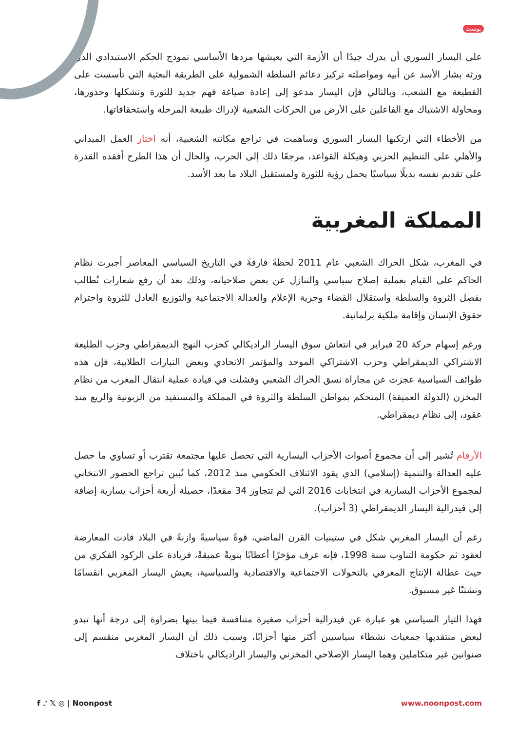بوست
على اليسار السوري أن يدرك جيدًا أن الأزمة التي يعيشها مردها الأساسي نموذج الحكم الاستبدادي الذي ورثه بشار الأسد عن أبيه ومواصلته تركيز دعائم السلطة الشمولية على الطريقة البعثية التي تأسست على القطيعة مع الشعب، وبالتالي فإن اليسار مدعو إلى إعادة صياغة فهم جديد للثورة وتشكلها وجذورها، ومحاولة الاشتباك مع الفاعلين على الأرض من الحركات الشعبية لإدراك طبيعة المرحلة واستحقاقاتها.
من الأخطاء التي ارتكبها اليسار السوري وساهمت في تراجع مكانته الشعبية، أنه اختار العمل الميداني والأهلي على التنظيم الحزبي وهيكلة القواعد، مرجعًا ذلك إلى الحرب، والحال أن هذا الطرح أفقده القدرة على تقديم نفسه بديلًا سياسيًا يحمل رؤية للثورة ولمستقبل البلاد ما بعد الأسد.
المملكة المغربية
في المغرب، شكل الحراك الشعبي عام 2011 لحظةً فارقةً في التاريخ السياسي المعاصر أجبرت نظام الحاكم على القيام بعملية إصلاح سياسي والتنازل عن بعض صلاحياته، وذلك بعد أن رفع شعارات تُطالب بفصل الثروة والسلطة واستقلال القضاء وحرية الإعلام والعدالة الاجتماعية والتوزيع العادل للثروة واحترام حقوق الإنسان وإقامة ملكية برلمانية.
ورغم إسهام حركة 20 فبراير في انتعاش سوق اليسار الراديكالي كحزب النهج الديمقراطي وحزب الطليعة الاشتراكي الديمقراطي وحزب الاشتراكي الموحد والمؤتمر الاتحادي وبعض التيارات الطلابية، فإن هذه طوائف السياسية عجزت عن مجاراة نسق الحراك الشعبي وفشلت في قيادة عملية انتقال المغرب من نظام المخزن (الدولة العميقة) المتحكم بمواطن السلطة والثروة في المملكة والمستفيد من الزبونية والريع منذ عقود، إلى نظام ديمقراطي.
الأرقام تُشير إلى أن مجموع أصوات الأحزاب اليسارية التي تحصل عليها مجتمعة تقترب أو تساوي ما حصل عليه العدالة والتنمية (إسلامي) الذي يقود الائتلاف الحكومي منذ 2012، كما تُبين تراجع الحضور الانتخابي لمجموع الأحزاب اليسارية في انتخابات 2016 التي لم تتجاوز 34 مقعدًا، حصيلة أربعة أحزاب يسارية إضافة إلى فيدرالية اليسار الديمقراطي (3 أحزاب).
رغم أن اليسار المغربي شكل في ستينيات القرن الماضي، قوةً سياسيةً وازنةً في البلاد قادت المعارضة لعقود ثم حكومة التناوب سنة 1998، فإنه عرف مؤخرًا أعطابًا بنويةً عميقةً، فزيادة على الركود الفكري من حيث عطالة الإنتاج المعرفي بالتحولات الاجتماعية والاقتصادية والسياسية، يعيش اليسار المغربي انقسامًا وتشتتًا غير مسبوق.
فهذا التيار السياسي هو عبارة عن فيدرالية أحزاب صغيرة متنافسة فيما بينها بضراوة إلى درجة أنها تبدو لبعض منتقديها جمعيات نشطاء سياسيين أكثر منها أحزابًا، وسبب ذلك أن اليسار المغربي منقسم إلى صنوانين غير متكاملين وهما اليسار الإصلاحي المخزني واليسار الراديكالي باختلاف
f ♪ 𝕏 ◎ | Noonpost www.noonpost.com